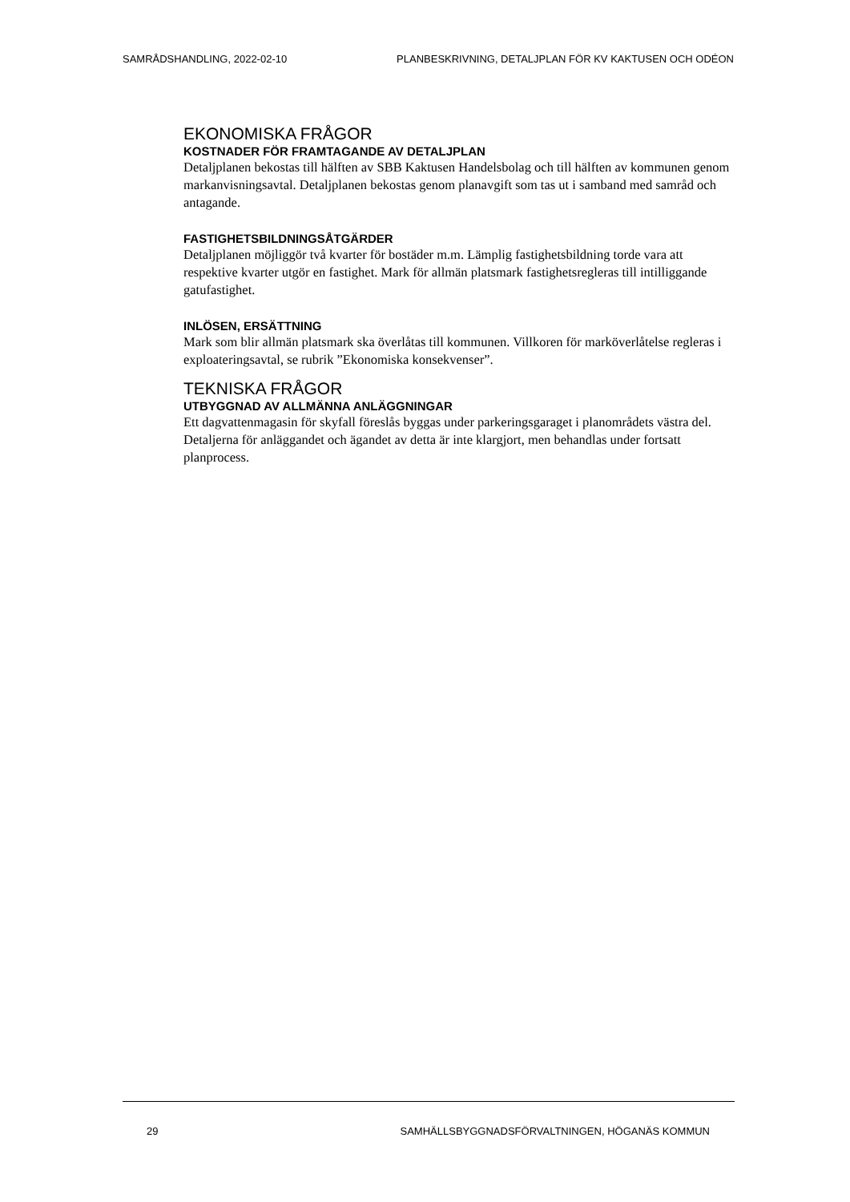SAMRÅDSHANDLING, 2022-02-10 PLANBESKRIVNING, DETALJPLAN FÖR KV KAKTUSEN OCH ODÉON
EKONOMISKA FRÅGOR
KOSTNADER FÖR FRAMTAGANDE AV DETALJPLAN
Detaljplanen bekostas till hälften av SBB Kaktusen Handelsbolag och till hälften av kommunen genom markanvisningsavtal. Detaljplanen bekostas genom planavgift som tas ut i samband med samråd och antagande.
FASTIGHETSBILDNINGSÅTGÄRDER
Detaljplanen möjliggör två kvarter för bostäder m.m. Lämplig fastighetsbildning torde vara att respektive kvarter utgör en fastighet. Mark för allmän platsmark fastighetsregleras till intilliggande gatufastighet.
INLÖSEN, ERSÄTTNING
Mark som blir allmän platsmark ska överlåtas till kommunen. Villkoren för marköverlåtelse regleras i exploateringsavtal, se rubrik ”Ekonomiska konsekvenser”.
TEKNISKA FRÅGOR
UTBYGGNAD AV ALLMÄNNA ANLÄGGNINGAR
Ett dagvattenmagasin för skyfall föreslås byggas under parkeringsgaraget i planområdets västra del. Detaljerna för anläggandet och ägandet av detta är inte klargjort, men behandlas under fortsatt planprocess.
29 SAMHÄLLSBYGGNADSFÖRVALTNINGEN, HÖGANÄS KOMMUN